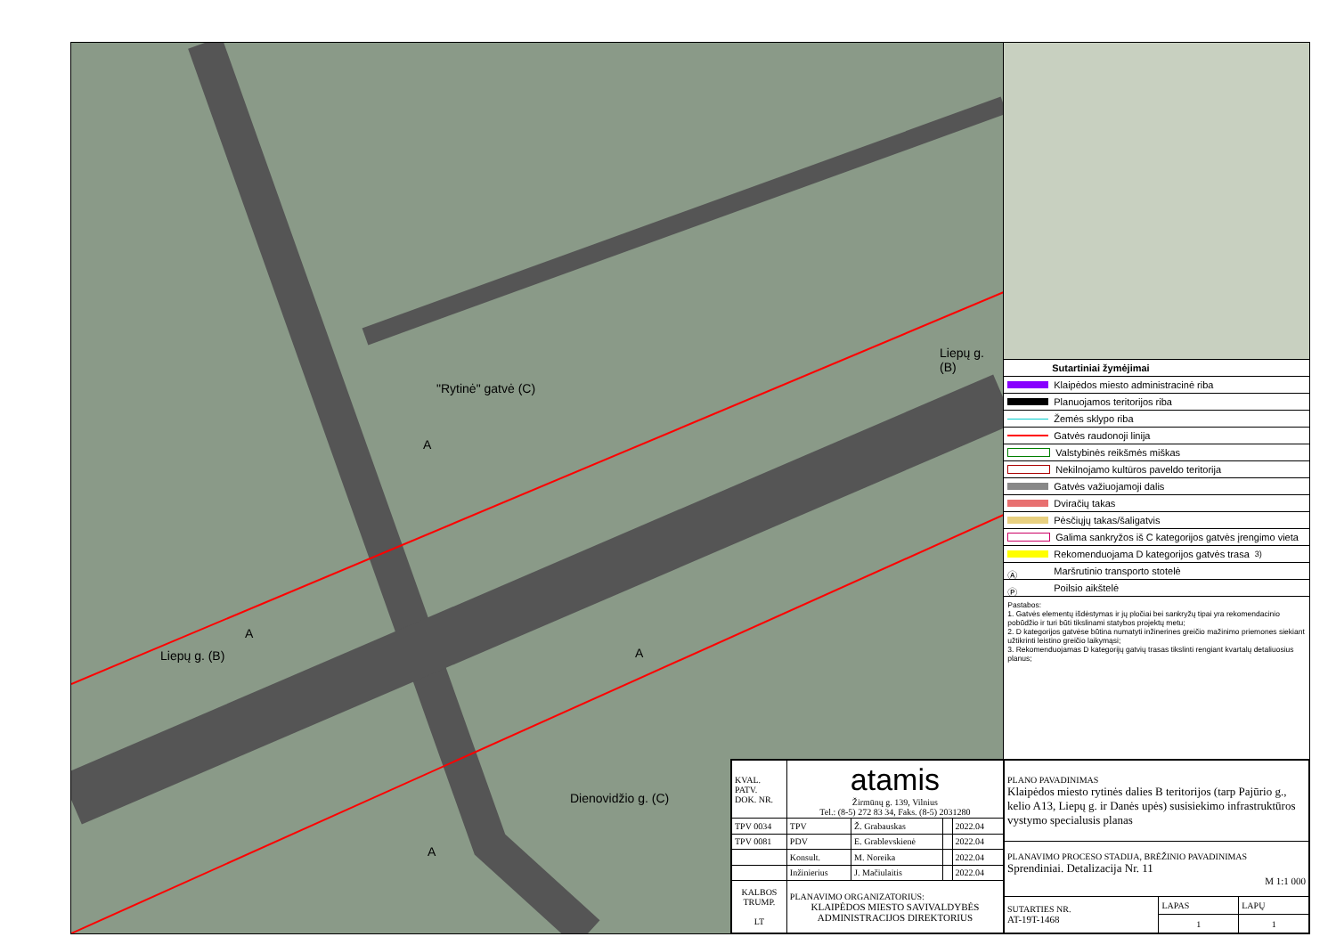"Rytinė" gatvė (C)
Liepų g. (B)
Liepų g. (B)
Dienovidžio g. (C)
A
A
A
A
Sutartiniai žymėjimai
Klaipėdos miesto administracinė riba
Planuojamos teritorijos riba
Žemės sklypo riba
Gatvės raudonoji linija
Valstybinės reikšmės miškas
Nekilnojamo kultūros paveldo teritorija
Gatvės važiuojamoji dalis
Dviračių takas
Pėsčiųjų takas/šaligatvis
Galima sankryžos iš C kategorijos gatvės įrengimo vieta
Rekomenduojama D kategorijos gatvės trasa<sup>3)</sup>
Ⓐ Maršrutinio transporto stotelė
Ⓟ Poilsio aikštelė
Pastabos:
1. Gatvės elementų išdėstymas ir jų pločiai bei sankryžų tipai yra rekomendacinio pobūdžio ir turi būti tikslinami statybos projektų metu;
2. D kategorijos gatvėse būtina numatyti inžinerines greičio mažinimo priemones siekiant užtikrinti leistino greičio laikymąsi;
3. Rekomenduojamas D kategorijų gatvių trasas tikslinti rengiant kvartalų detaliuosius planus;
| KVAL. PATV. DOK. NR. | atamis Žirmūnų g. 139, Vilnius Tel.: (8-5) 272 83 34, Faks. (8-5) 2031280 | | | |
| TPV 0034 | TPV | Ž. Grabauskas | | 2022.04 |
| TPV 0081 | PDV | E. Grablevskienė | | 2022.04 |
| | Konsult. | M. Noreika | | 2022.04 |
| | Inžinierius | J. Mačiulaitis | | 2022.04 |
| KALBOS TRUMP. LT | PLANAVIMO ORGANIZATORIUS: KLAIPĖDOS MIESTO SAVIVALDYBĖS ADMINISTRACIJOS DIREKTORIUS | | | |
| PLANO PAVADINIMAS Klaipėdos miesto rytinės dalies B teritorijos (tarp Pajūrio g., kelio A13, Liepų g. ir Danės upės) susisiekimo infrastruktūros vystymo specialusis planas | | |
| PLANAVIMO PROCESO STADIJA, BRĖŽINIO PAVADINIMAS Sprendiniai. Detalizacija Nr. 11 M 1:1 000 | | |
| SUTARTIES NR. AT-19T-1468 | LAPAS | LAPŲ |
| | 1 | 1 |